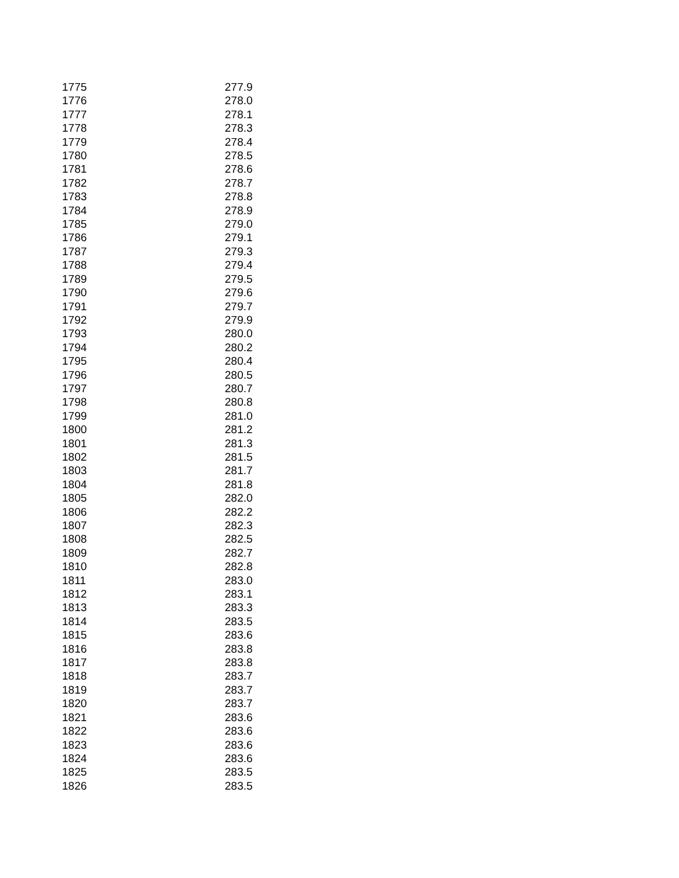| 1775 | 277.9 |
| 1776 | 278.0 |
| 1777 | 278.1 |
| 1778 | 278.3 |
| 1779 | 278.4 |
| 1780 | 278.5 |
| 1781 | 278.6 |
| 1782 | 278.7 |
| 1783 | 278.8 |
| 1784 | 278.9 |
| 1785 | 279.0 |
| 1786 | 279.1 |
| 1787 | 279.3 |
| 1788 | 279.4 |
| 1789 | 279.5 |
| 1790 | 279.6 |
| 1791 | 279.7 |
| 1792 | 279.9 |
| 1793 | 280.0 |
| 1794 | 280.2 |
| 1795 | 280.4 |
| 1796 | 280.5 |
| 1797 | 280.7 |
| 1798 | 280.8 |
| 1799 | 281.0 |
| 1800 | 281.2 |
| 1801 | 281.3 |
| 1802 | 281.5 |
| 1803 | 281.7 |
| 1804 | 281.8 |
| 1805 | 282.0 |
| 1806 | 282.2 |
| 1807 | 282.3 |
| 1808 | 282.5 |
| 1809 | 282.7 |
| 1810 | 282.8 |
| 1811 | 283.0 |
| 1812 | 283.1 |
| 1813 | 283.3 |
| 1814 | 283.5 |
| 1815 | 283.6 |
| 1816 | 283.8 |
| 1817 | 283.8 |
| 1818 | 283.7 |
| 1819 | 283.7 |
| 1820 | 283.7 |
| 1821 | 283.6 |
| 1822 | 283.6 |
| 1823 | 283.6 |
| 1824 | 283.6 |
| 1825 | 283.5 |
| 1826 | 283.5 |